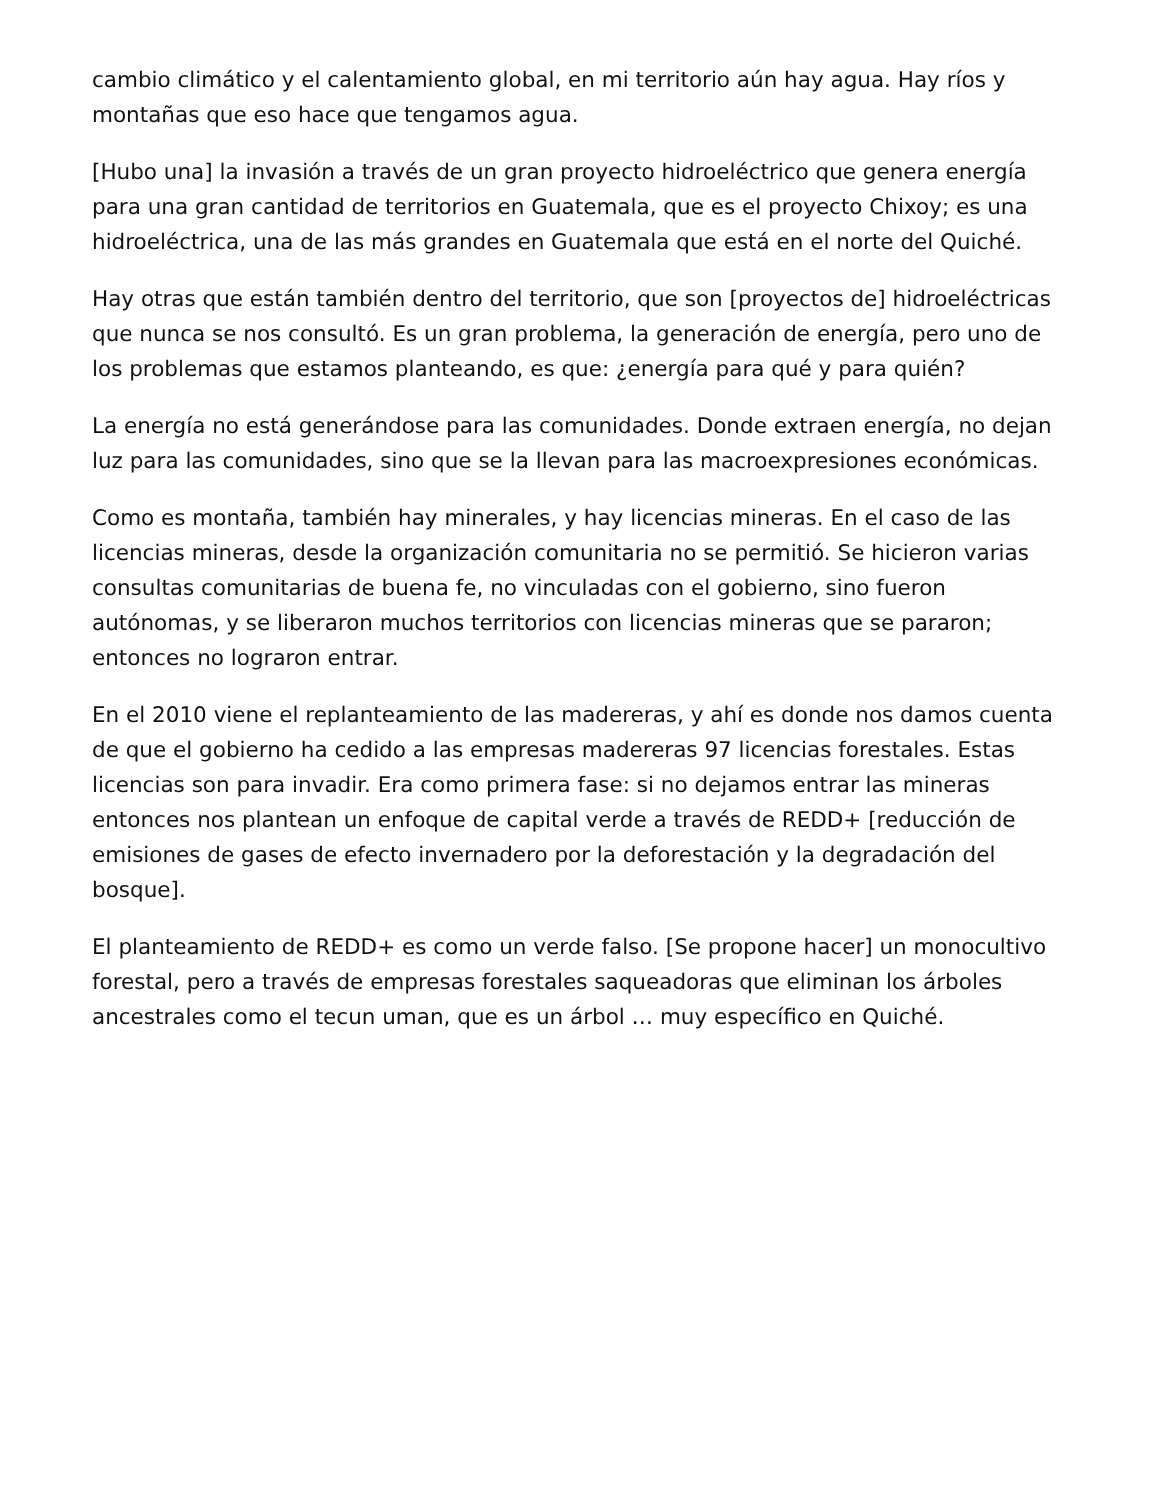cambio climático y el calentamiento global, en mi territorio aún hay agua. Hay ríos y montañas que eso hace que tengamos agua.
[Hubo una] la invasión a través de un gran proyecto hidroeléctrico que genera energía para una gran cantidad de territorios en Guatemala, que es el proyecto Chixoy; es una hidroeléctrica, una de las más grandes en Guatemala que está en el norte del Quiché.
Hay otras que están también dentro del territorio, que son [proyectos de] hidroeléctricas que nunca se nos consultó. Es un gran problema, la generación de energía, pero uno de los problemas que estamos planteando, es que: ¿energía para qué y para quién?
La energía no está generándose para las comunidades. Donde extraen energía, no dejan luz para las comunidades, sino que se la llevan para las macroexpresiones económicas.
Como es montaña, también hay minerales, y hay licencias mineras. En el caso de las licencias mineras, desde la organización comunitaria no se permitió. Se hicieron varias consultas comunitarias de buena fe, no vinculadas con el gobierno, sino fueron autónomas, y se liberaron muchos territorios con licencias mineras que se pararon; entonces no lograron entrar.
En el 2010 viene el replanteamiento de las madereras, y ahí es donde nos damos cuenta de que el gobierno ha cedido a las empresas madereras 97 licencias forestales. Estas licencias son para invadir. Era como primera fase: si no dejamos entrar las mineras entonces nos plantean un enfoque de capital verde a través de REDD+ [reducción de emisiones de gases de efecto invernadero por la deforestación y la degradación del bosque].
El planteamiento de REDD+ es como un verde falso. [Se propone hacer] un monocultivo forestal, pero a través de empresas forestales saqueadoras que eliminan los árboles ancestrales como el tecun uman, que es un árbol … muy específico en Quiché.